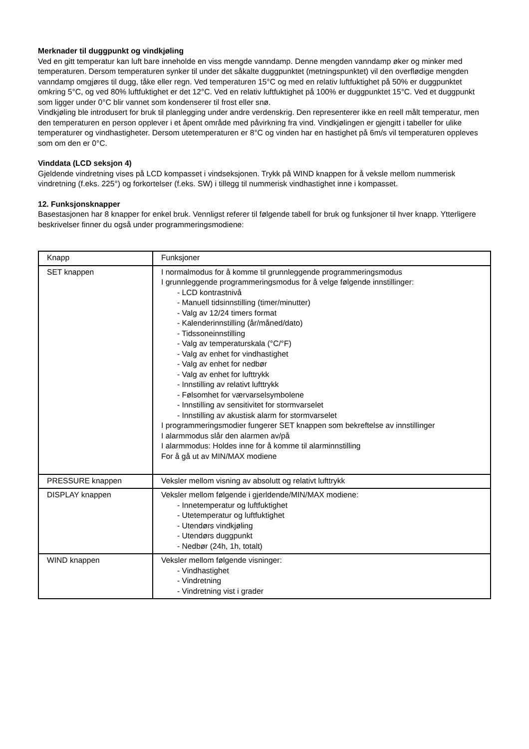Merknader til duggpunkt og vindkjøling
Ved en gitt temperatur kan luft bare inneholde en viss mengde vanndamp. Denne mengden vanndamp øker og minker med temperaturen. Dersom temperaturen synker til under det såkalte duggpunktet (metningspunktet) vil den overflødige mengden vanndamp omgjøres til dugg, tåke eller regn. Ved temperaturen 15°C og med en relativ luftfuktighet på 50% er duggpunktet omkring 5°C, og ved 80% luftfuktighet er det 12°C. Ved en relativ luftfuktighet på 100% er duggpunktet 15°C. Ved et duggpunkt som ligger under 0°C blir vannet som kondenserer til frost eller snø.
Vindkjøling ble introdusert for bruk til planlegging under andre verdenskrig. Den representerer ikke en reell målt temperatur, men den temperaturen en person opplever i et åpent område med påvirkning fra vind. Vindkjølingen er gjengitt i tabeller for ulike temperaturer og vindhastigheter. Dersom utetemperaturen er 8°C og vinden har en hastighet på 6m/s vil temperaturen oppleves som om den er 0°C.
Vinddata (LCD seksjon 4)
Gjeldende vindretning vises på LCD kompasset i vindseksjonen. Trykk på WIND knappen for å veksle mellom nummerisk vindretning (f.eks. 225°) og forkortelser (f.eks. SW) i tillegg til nummerisk vindhastighet inne i kompasset.
12. Funksjonsknapper
Basestasjonen har 8 knapper for enkel bruk. Vennligst referer til følgende tabell for bruk og funksjoner til hver knapp. Ytterligere beskrivelser finner du også under programmeringsmodiene:
| Knapp | Funksjoner |
| SET knappen | I normalmodus for å komme til grunnleggende programmeringsmodus I grunnleggende programmeringsmodus for å velge følgende innstillinger: - LCD kontrastnivå - Manuell tidsinnstilling (timer/minutter) - Valg av 12/24 timers format - Kalenderinnstilling (år/måned/dato) - Tidssoneinnstilling - Valg av temperaturskala (°C/°F) - Valg av enhet for vindhastighet - Valg av enhet for nedbør - Valg av enhet for lufttrykk - Innstilling av relativt lufttrykk - Følsomhet for værvarselsymbolene - Innstilling av sensitivitet for stormvarselet - Innstilling av akustisk alarm for stormvarselet I programmeringsmodier fungerer SET knappen som bekreftelse av innstillinger I alarmmodus slår den alarmen av/på I alarmmodus: Holdes inne for å komme til alarminnstilling For å gå ut av MIN/MAX modiene |
| PRESSURE knappen | Veksler mellom visning av absolutt og relativt lufttrykk |
| DISPLAY knappen | Veksler mellom følgende i gjerldende/MIN/MAX modiene: - Innetemperatur og luftfuktighet - Utetemperatur og luftfuktighet - Utendørs vindkjøling - Utendørs duggpunkt - Nedbør (24h, 1h, totalt) |
| WIND knappen | Veksler mellom følgende visninger: - Vindhastighet - Vindretning - Vindretning vist i grader |